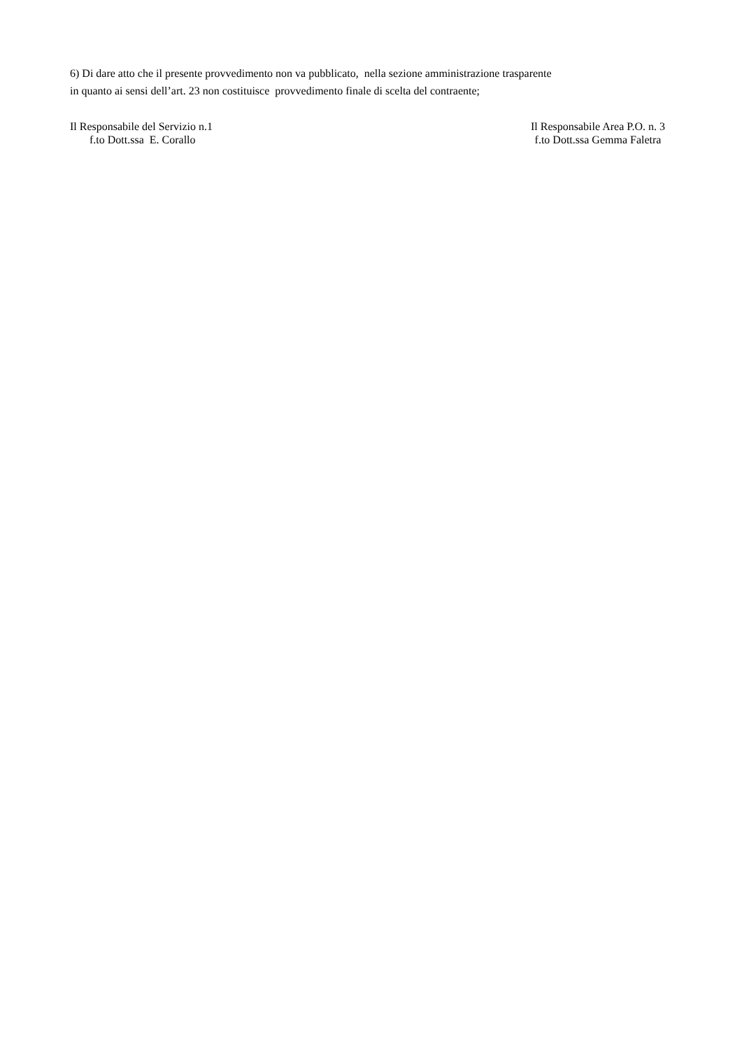6) Di dare atto che il presente provvedimento non va pubblicato, nella sezione amministrazione trasparente
in quanto ai sensi dell’art. 23 non costituisce provvedimento finale di scelta del contraente;
Il Responsabile del Servizio n.1
f.to Dott.ssa E. Corallo
Il Responsabile Area P.O. n. 3
f.to Dott.ssa Gemma Faletra